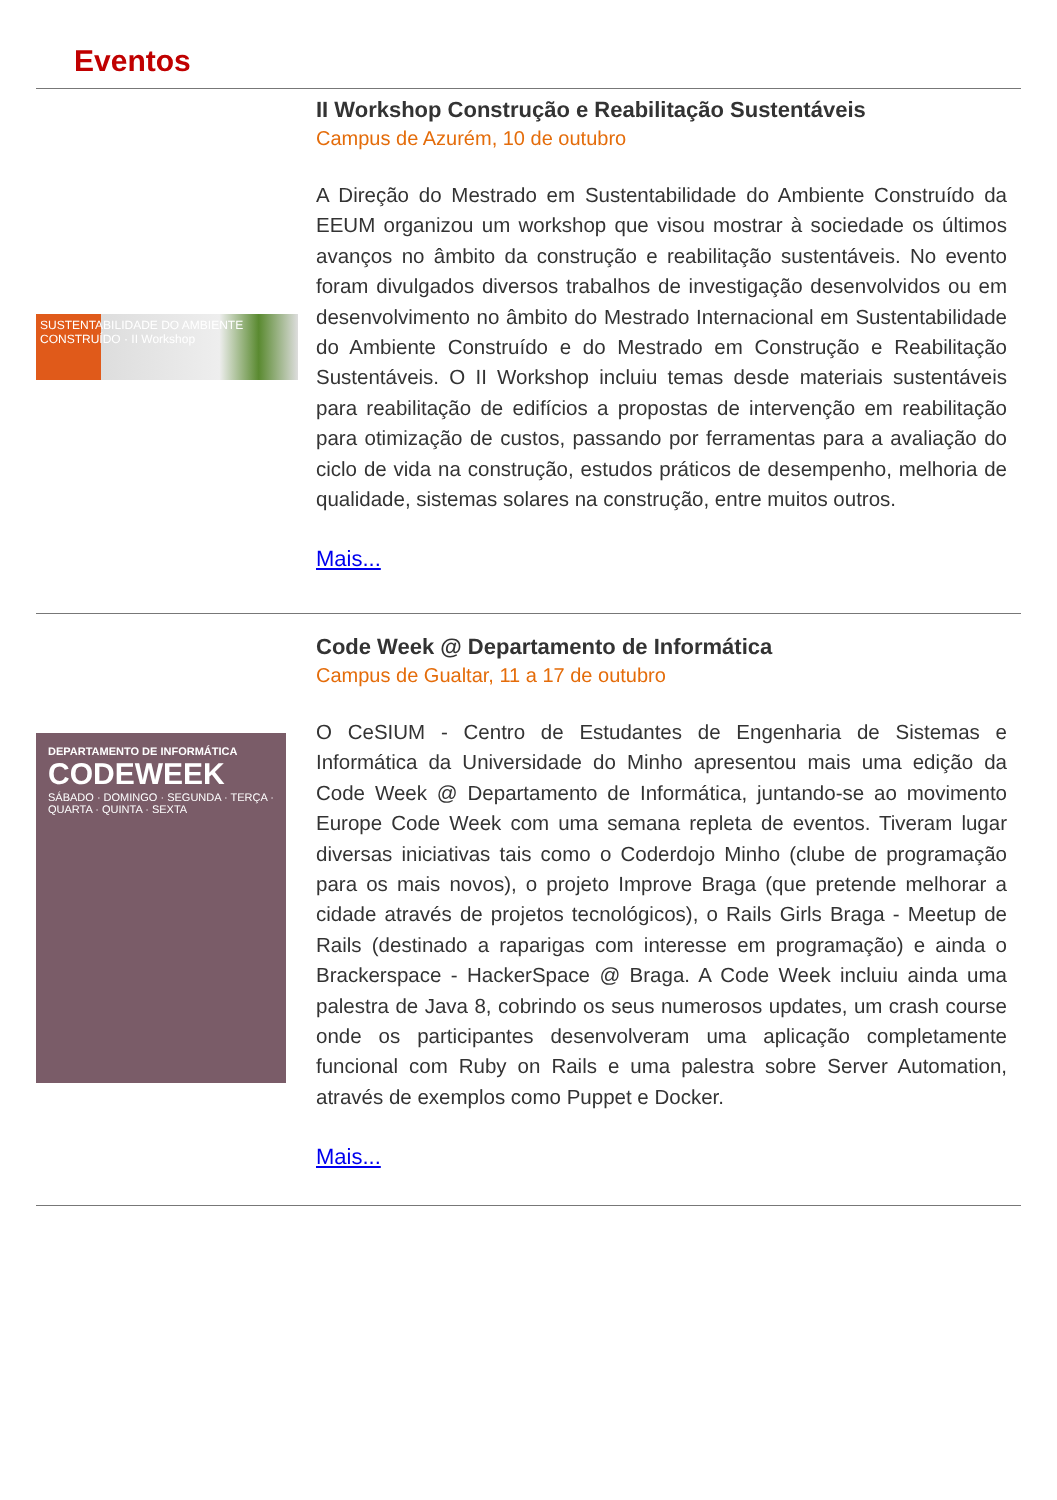Eventos
SUSTENTABILIDADE DO AMBIENTE CONSTRUÍDO · II Workshop
II Workshop Construção e Reabilitação Sustentáveis
Campus de Azurém, 10 de outubro
A Direção do Mestrado em Sustentabilidade do Ambiente Construído da EEUM organizou um workshop que visou mostrar à sociedade os últimos avanços no âmbito da construção e reabilitação sustentáveis. No evento foram divulgados diversos trabalhos de investigação desenvolvidos ou em desenvolvimento no âmbito do Mestrado Internacional em Sustentabilidade do Ambiente Construído e do Mestrado em Construção e Reabilitação Sustentáveis. O II Workshop incluiu temas desde materiais sustentáveis para reabilitação de edifícios a propostas de intervenção em reabilitação para otimização de custos, passando por ferramentas para a avaliação do ciclo de vida na construção, estudos práticos de desempenho, melhoria de qualidade, sistemas solares na construção, entre muitos outros.
Mais...
DEPARTAMENTO DE INFORMÁTICA
CODEWEEK
SÁBADO · DOMINGO · SEGUNDA · TERÇA · QUARTA · QUINTA · SEXTA
Code Week @ Departamento de Informática
Campus de Gualtar, 11 a 17 de outubro
O CeSIUM - Centro de Estudantes de Engenharia de Sistemas e Informática da Universidade do Minho apresentou mais uma edição da Code Week @ Departamento de Informática, juntando-se ao movimento Europe Code Week com uma semana repleta de eventos. Tiveram lugar diversas iniciativas tais como o Coderdojo Minho (clube de programação para os mais novos), o projeto Improve Braga (que pretende melhorar a cidade através de projetos tecnológicos), o Rails Girls Braga - Meetup de Rails (destinado a raparigas com interesse em programação) e ainda o Brackerspace - HackerSpace @ Braga. A Code Week incluiu ainda uma palestra de Java 8, cobrindo os seus numerosos updates, um crash course onde os participantes desenvolveram uma aplicação completamente funcional com Ruby on Rails e uma palestra sobre Server Automation, através de exemplos como Puppet e Docker.
Mais...